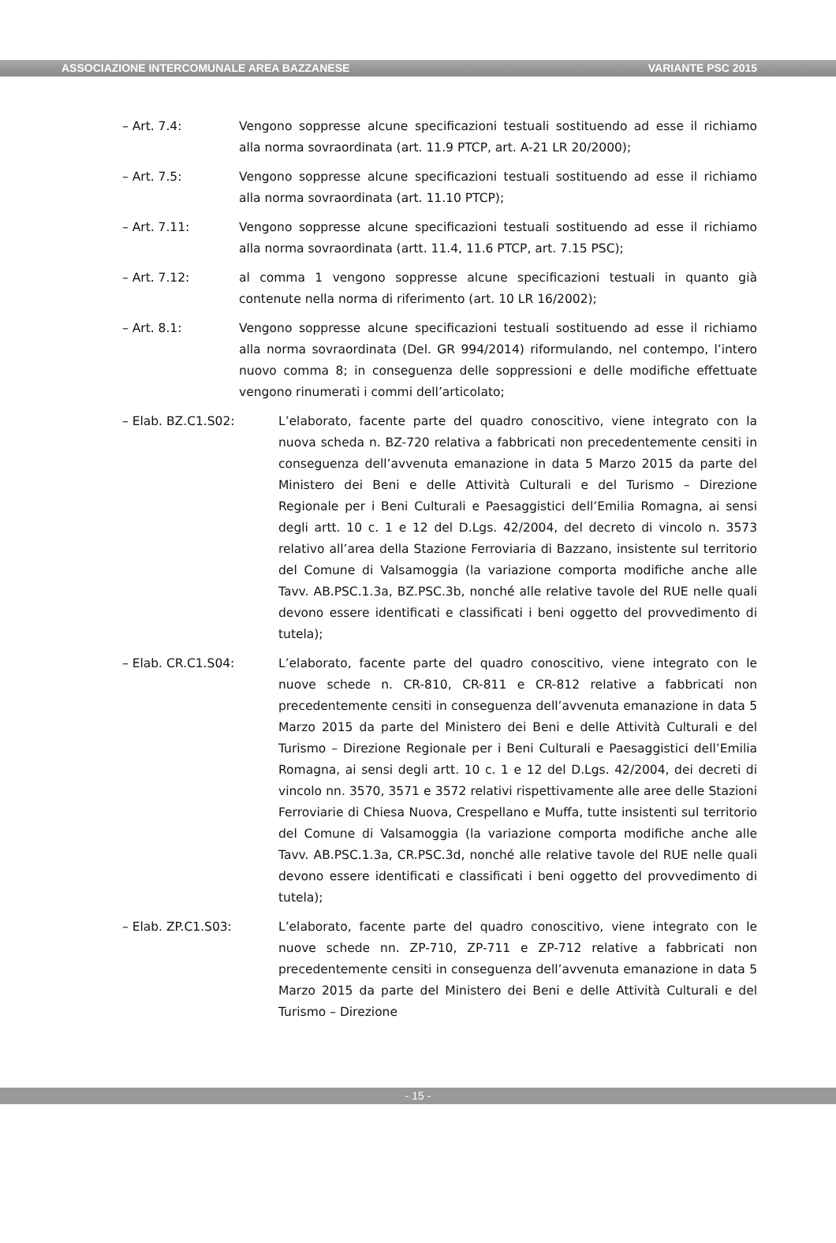ASSOCIAZIONE INTERCOMUNALE AREA BAZZANESE VARIANTE PSC 2015
– Art. 7.4: Vengono soppresse alcune specificazioni testuali sostituendo ad esse il richiamo alla norma sovraordinata (art. 11.9 PTCP, art. A-21 LR 20/2000);
– Art. 7.5: Vengono soppresse alcune specificazioni testuali sostituendo ad esse il richiamo alla norma sovraordinata (art. 11.10 PTCP);
– Art. 7.11: Vengono soppresse alcune specificazioni testuali sostituendo ad esse il richiamo alla norma sovraordinata (artt. 11.4, 11.6 PTCP, art. 7.15 PSC);
– Art. 7.12: al comma 1 vengono soppresse alcune specificazioni testuali in quanto già contenute nella norma di riferimento (art. 10 LR 16/2002);
– Art. 8.1: Vengono soppresse alcune specificazioni testuali sostituendo ad esse il richiamo alla norma sovraordinata (Del. GR 994/2014) riformulando, nel contempo, l’intero nuovo comma 8; in conseguenza delle soppressioni e delle modifiche effettuate vengono rinumerati i commi dell’articolato;
– Elab. BZ.C1.S02: L’elaborato, facente parte del quadro conoscitivo, viene integrato con la nuova scheda n. BZ-720 relativa a fabbricati non precedentemente censiti in conseguenza dell’avvenuta emanazione in data 5 Marzo 2015 da parte del Ministero dei Beni e delle Attività Culturali e del Turismo – Direzione Regionale per i Beni Culturali e Paesaggistici dell’Emilia Romagna, ai sensi degli artt. 10 c. 1 e 12 del D.Lgs. 42/2004, del decreto di vincolo n. 3573 relativo all’area della Stazione Ferroviaria di Bazzano, insistente sul territorio del Comune di Valsamoggia (la variazione comporta modifiche anche alle Tavv. AB.PSC.1.3a, BZ.PSC.3b, nonché alle relative tavole del RUE nelle quali devono essere identificati e classificati i beni oggetto del provvedimento di tutela);
– Elab. CR.C1.S04: L’elaborato, facente parte del quadro conoscitivo, viene integrato con le nuove schede n. CR-810, CR-811 e CR-812 relative a fabbricati non precedentemente censiti in conseguenza dell’avvenuta emanazione in data 5 Marzo 2015 da parte del Ministero dei Beni e delle Attività Culturali e del Turismo – Direzione Regionale per i Beni Culturali e Paesaggistici dell’Emilia Romagna, ai sensi degli artt. 10 c. 1 e 12 del D.Lgs. 42/2004, dei decreti di vincolo nn. 3570, 3571 e 3572 relativi rispettivamente alle aree delle Stazioni Ferroviarie di Chiesa Nuova, Crespellano e Muffa, tutte insistenti sul territorio del Comune di Valsamoggia (la variazione comporta modifiche anche alle Tavv. AB.PSC.1.3a, CR.PSC.3d, nonché alle relative tavole del RUE nelle quali devono essere identificati e classificati i beni oggetto del provvedimento di tutela);
– Elab. ZP.C1.S03: L’elaborato, facente parte del quadro conoscitivo, viene integrato con le nuove schede nn. ZP-710, ZP-711 e ZP-712 relative a fabbricati non precedentemente censiti in conseguenza dell’avvenuta emanazione in data 5 Marzo 2015 da parte del Ministero dei Beni e delle Attività Culturali e del Turismo – Direzione
- 15 -